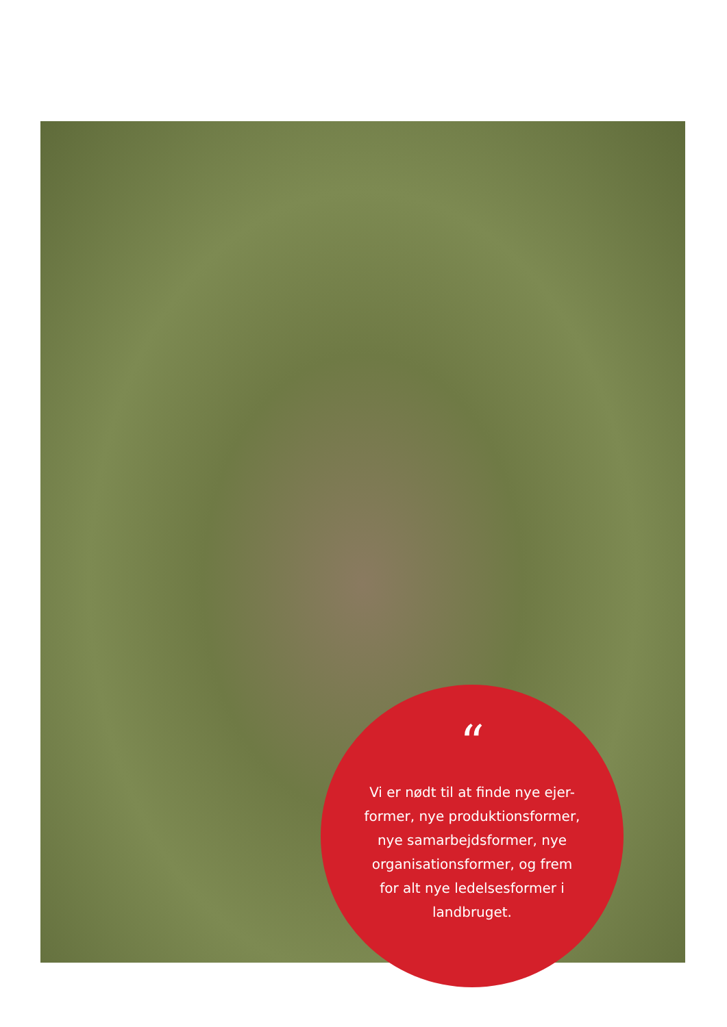“
Vi er nødt til at finde nye ejer-
former, nye produktionsformer,
nye samarbejdsformer, nye
organisationsformer, og frem
for alt nye ledelsesformer i
landbruget.